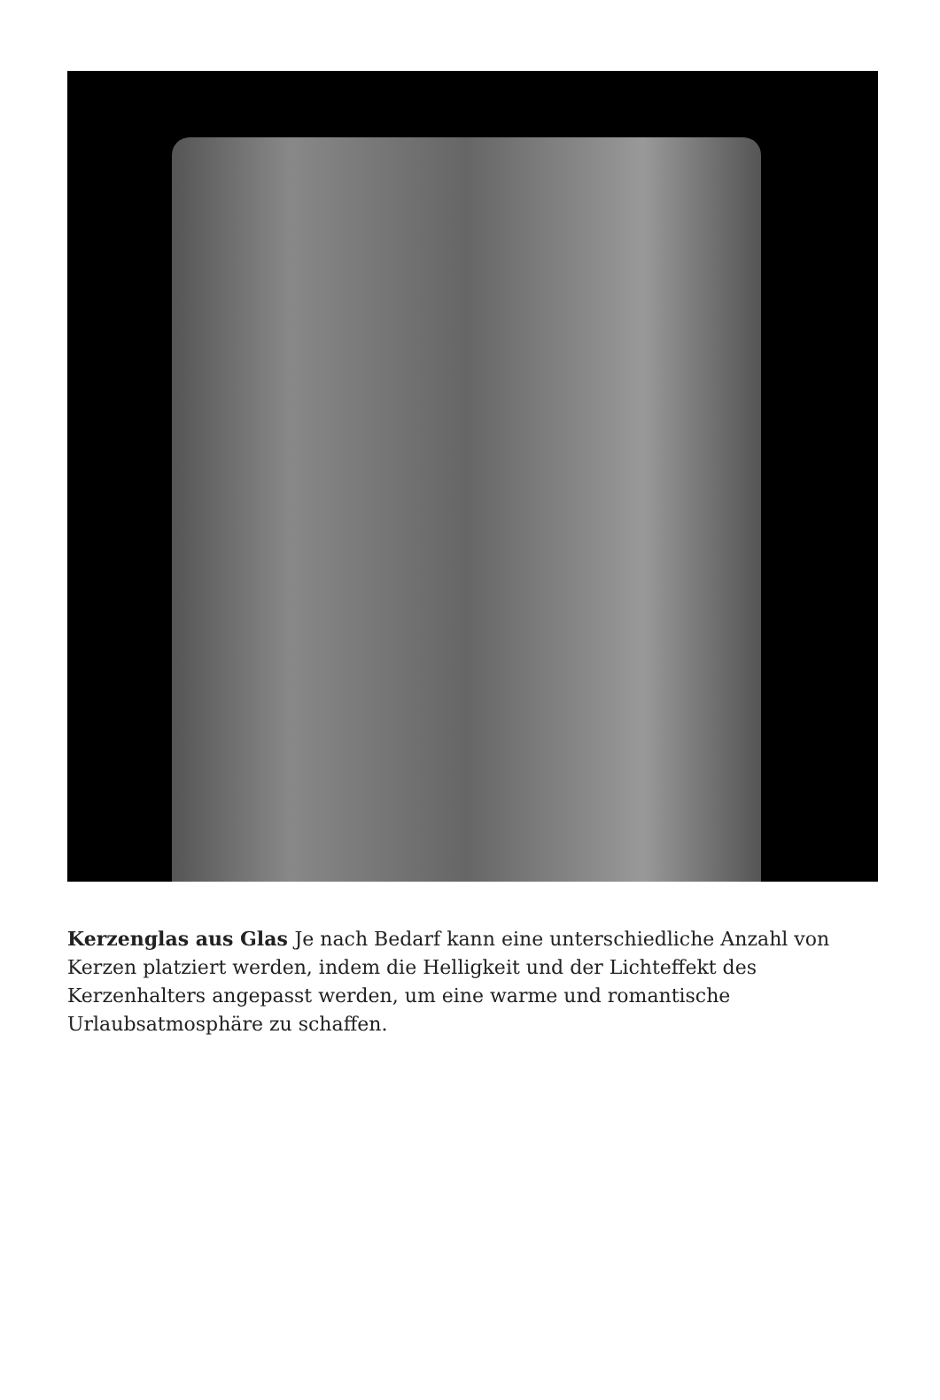Kerzenglas aus Glas Je nach Bedarf kann eine unterschiedliche Anzahl von Kerzen platziert werden, indem die Helligkeit und der Lichteffekt des Kerzenhalters angepasst werden, um eine warme und romantische Urlaubsatmosphäre zu schaffen.